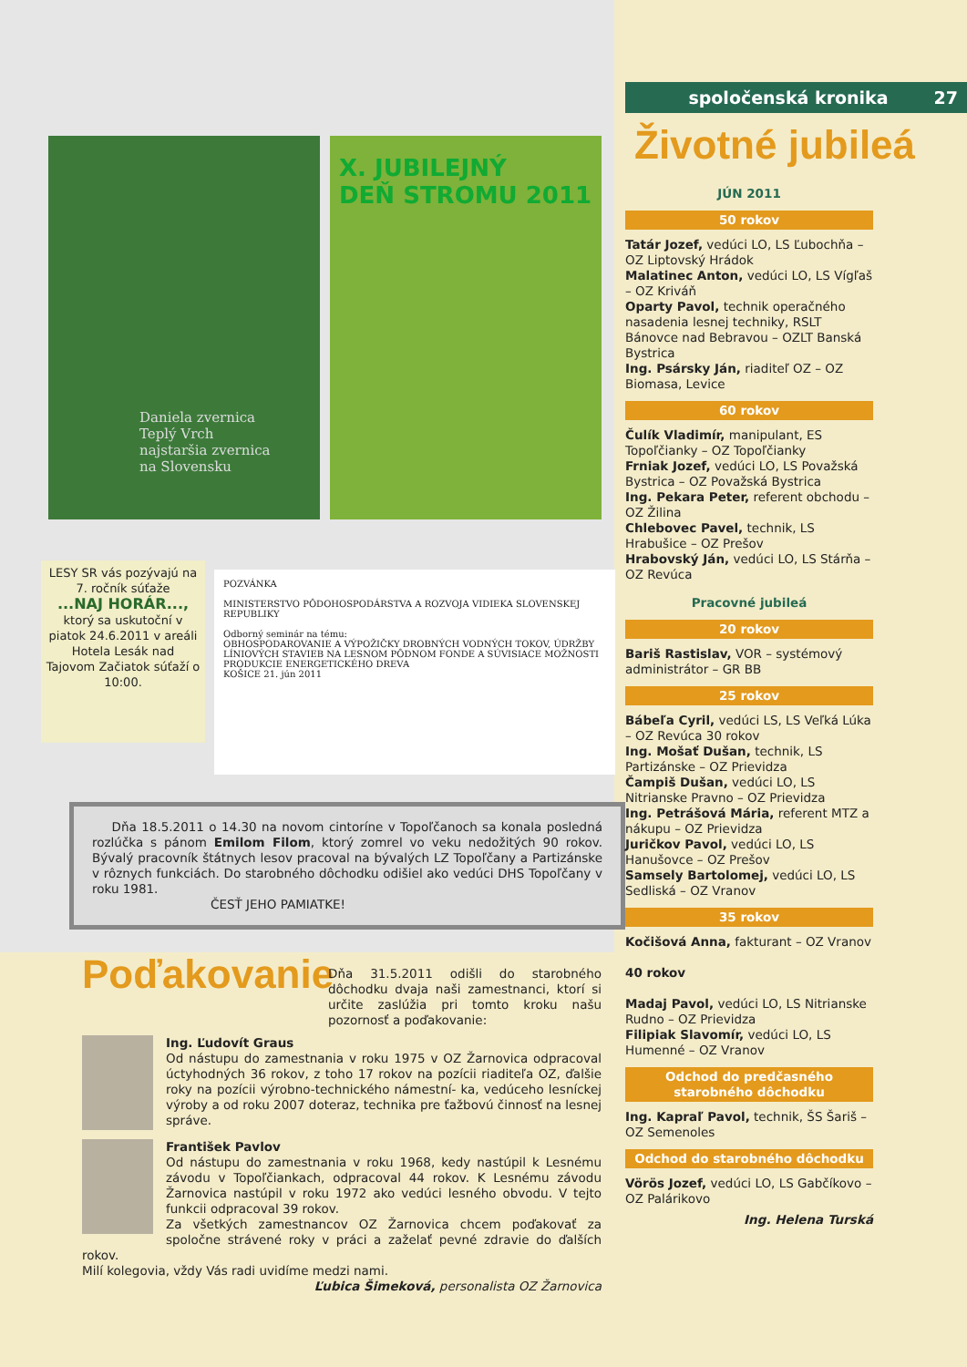Daniela zvernica
Teplý Vrch
najstaršia zvernica
na Slovensku
X. JUBILEJNÝ
DEŇ STROMU 2011
LESY SR vás pozývajú na 7. ročník súťaže
...NAJ HORÁR...,
ktorý sa uskutoční v piatok 24.6.2011 v areáli Hotela Lesák nad Tajovom Začiatok súťaží o 10:00.
POZVÁNKA
MINISTERSTVO PÔDOHOSPODÁRSTVA A ROZVOJA VIDIEKA SLOVENSKEJ REPUBLIKY
Odborný seminár na tému:
OBHOSPODAROVANIE A VÝPOŽIČKY DROBNÝCH VODNÝCH TOKOV, ÚDRŽBY LÍNIOVÝCH STAVIEB NA LESNOM PÔDNOM FONDE A SÚVISIACE MOŽNOSTI PRODUKCIE ENERGETICKÉHO DREVA
KOŠICE 21. jún 2011
Dňa 18.5.2011 o 14.30 na novom cintoríne v Topoľčanoch sa konala posledná rozlúčka s pánom Emilom Filom, ktorý zomrel vo veku nedožitých 90 rokov. Bývalý pracovník štátnych lesov pracoval na bývalých LZ Topoľčany a Partizánske v rôznych funkciách. Do starobného dôchodku odišiel ako vedúci DHS Topoľčany v roku 1981.
ČESŤ JEHO PAMIATKE!
Poďakovanie
Dňa 31.5.2011 odišli do starobného dôchodku dvaja naši zamestnanci, ktorí si určite zaslúžia pri tomto kroku našu pozornosť a poďakovanie:
Ing. Ľudovít Graus
Od nástupu do zamestnania v roku 1975 v OZ Žarnovica odpracoval úctyhodných 36 rokov, z toho 17 rokov na pozícii riaditeľa OZ, ďalšie roky na pozícii výrobno-technického námestní- ka, vedúceho lesníckej výroby a od roku 2007 doteraz, technika pre ťažbovú činnosť na lesnej správe.
František Pavlov
Od nástupu do zamestnania v roku 1968, kedy nastúpil k Lesnému závodu v Topoľčiankach, odpracoval 44 rokov. K Lesnému závodu Žarnovica nastúpil v roku 1972 ako vedúci lesného obvodu. V tejto funkcii odpracoval 39 rokov.
Za všetkých zamestnancov OZ Žarnovica chcem poďakovať za spoločne strávené roky v práci a zaželať pevné zdravie do ďalších rokov.
Milí kolegovia, vždy Vás radi uvidíme medzi nami.
Ľubica Šimeková, personalista OZ Žarnovica
spoločenská kronika 27
Životné jubileá
JÚN 2011
50 rokov
Tatár Jozef, vedúci LO, LS Ľubochňa – OZ Liptovský Hrádok
Malatinec Anton, vedúci LO, LS Vígľaš – OZ Kriváň
Oparty Pavol, technik operačného nasadenia lesnej techniky, RSLT Bánovce nad Bebravou – OZLT Banská Bystrica
Ing. Psársky Ján, riaditeľ OZ – OZ Biomasa, Levice
60 rokov
Čulík Vladimír, manipulant, ES Topoľčianky – OZ Topoľčianky
Frniak Jozef, vedúci LO, LS Považská Bystrica – OZ Považská Bystrica
Ing. Pekara Peter, referent obchodu – OZ Žilina
Chlebovec Pavel, technik, LS Hrabušice – OZ Prešov
Hrabovský Ján, vedúci LO, LS Stárňa – OZ Revúca
Pracovné jubileá
20 rokov
Bariš Rastislav, VOR – systémový administrátor – GR BB
25 rokov
Bábeľa Cyril, vedúci LS, LS Veľká Lúka – OZ Revúca 30 rokov
Ing. Mošať Dušan, technik, LS Partizánske – OZ Prievidza
Čampiš Dušan, vedúci LO, LS Nitrianske Pravno – OZ Prievidza
Ing. Petrášová Mária, referent MTZ a nákupu – OZ Prievidza
Juričkov Pavol, vedúci LO, LS Hanušovce – OZ Prešov
Samsely Bartolomej, vedúci LO, LS Sedliská – OZ Vranov
35 rokov
Kočišová Anna, fakturant – OZ Vranov
40 rokov
Madaj Pavol, vedúci LO, LS Nitrianske Rudno – OZ Prievidza
Filipiak Slavomír, vedúci LO, LS Humenné – OZ Vranov
Odchod do predčasného starobného dôchodku
Ing. Kapraľ Pavol, technik, ŠS Šariš – OZ Semenoles
Odchod do starobného dôchodku
Vörös Jozef, vedúci LO, LS Gabčíkovo – OZ Palárikovo
Ing. Helena Turská